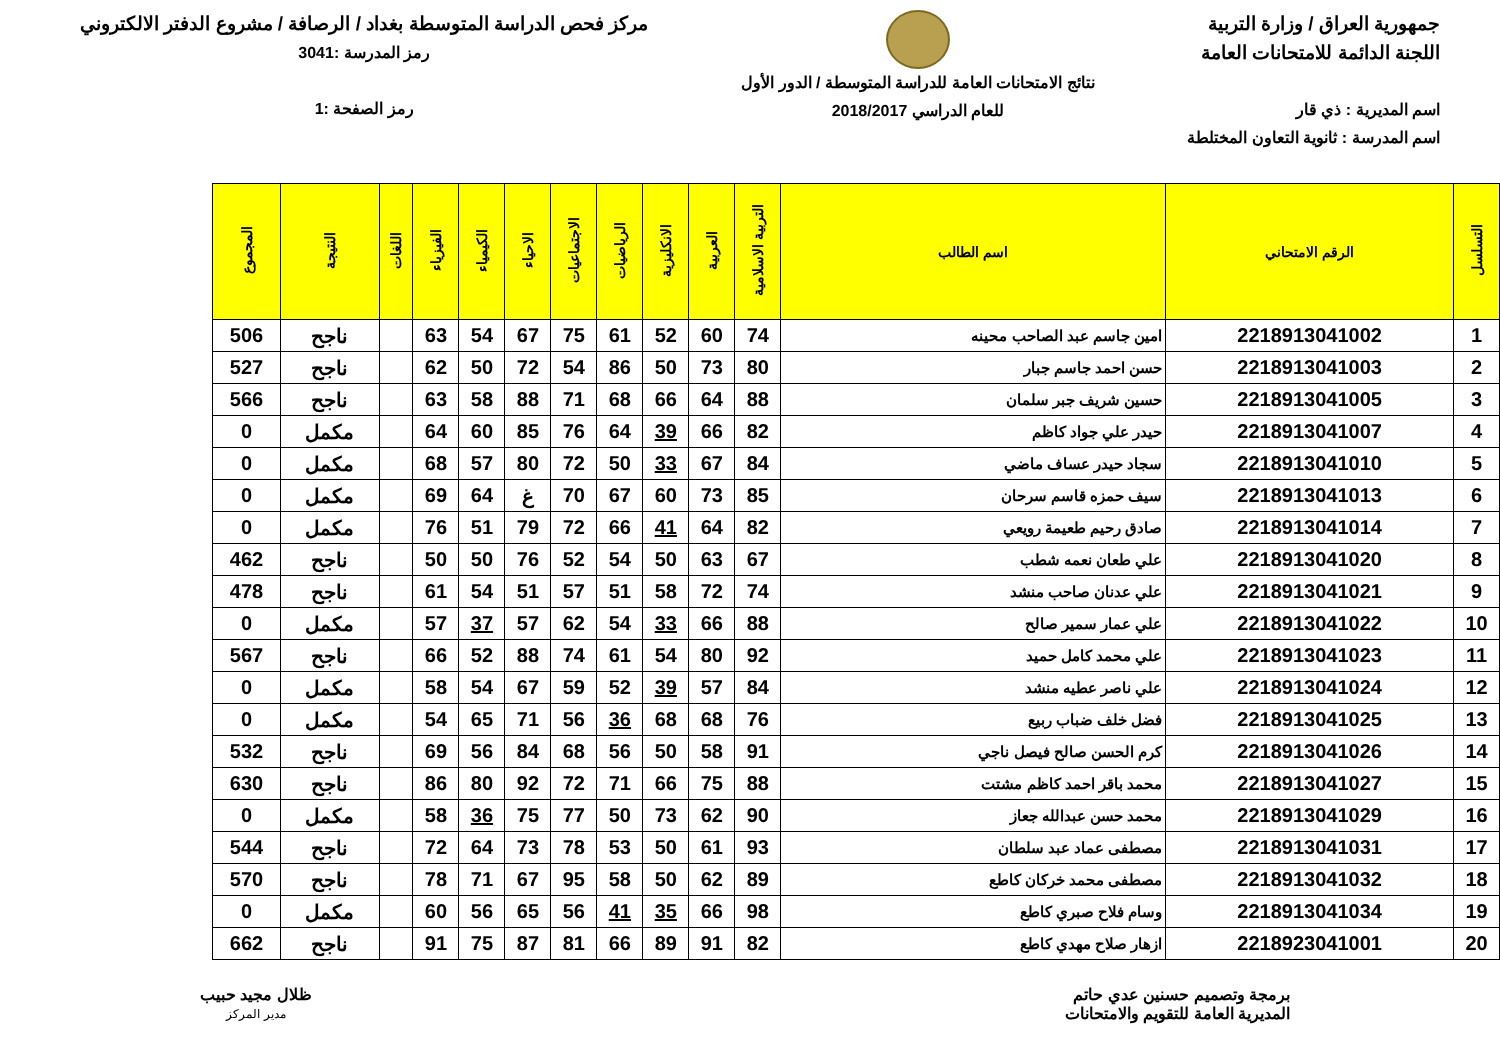جمهورية العراق / وزارة التربية
اللجنة الدائمة للامتحانات العامة
اسم المديرية : ذي قار
اسم المدرسة : ثانوية التعاون المختلطة
نتائج الامتحانات العامة للدراسة المتوسطة / الدور الأول
للعام الدراسي 2018/2017
مركز فحص الدراسة المتوسطة بغداد / الرصافة / مشروع الدفتر الالكتروني
رمز المدرسة :3041
رمز الصفحة :1
| التسلسل | الرقم الامتحاني | اسم الطالب | التربية الاسلامية | العربية | الانكليزية | الرياضيات | الاجتماعيات | الاحياء | الكيمياء | الفيزياء | اللغات | النتيجة | المجموع |
| --- | --- | --- | --- | --- | --- | --- | --- | --- | --- | --- | --- | --- | --- |
| 1 | 2218913041002 | امين جاسم عبد الصاحب محينه | 74 | 60 | 52 | 61 | 75 | 67 | 54 | 63 | | ناجح | 506 |
| 2 | 2218913041003 | حسن احمد جاسم جبار | 80 | 73 | 50 | 86 | 54 | 72 | 50 | 62 | | ناجح | 527 |
| 3 | 2218913041005 | حسين شريف جبر سلمان | 88 | 64 | 66 | 68 | 71 | 88 | 58 | 63 | | ناجح | 566 |
| 4 | 2218913041007 | حيدر علي جواد كاظم | 82 | 66 | 39 | 64 | 76 | 85 | 60 | 64 | | مكمل | 0 |
| 5 | 2218913041010 | سجاد حيدر عساف ماضي | 84 | 67 | 33 | 50 | 72 | 80 | 57 | 68 | | مكمل | 0 |
| 6 | 2218913041013 | سيف حمزه قاسم سرحان | 85 | 73 | 60 | 67 | 70 | غ | 64 | 69 | | مكمل | 0 |
| 7 | 2218913041014 | صادق رحيم طعيمة رويعي | 82 | 64 | 41 | 66 | 72 | 79 | 51 | 76 | | مكمل | 0 |
| 8 | 2218913041020 | علي طعان نعمه شطب | 67 | 63 | 50 | 54 | 52 | 76 | 50 | 50 | | ناجح | 462 |
| 9 | 2218913041021 | علي عدنان صاحب منشد | 74 | 72 | 58 | 51 | 57 | 51 | 54 | 61 | | ناجح | 478 |
| 10 | 2218913041022 | علي عمار سمير صالح | 88 | 66 | 33 | 54 | 62 | 57 | 37 | 57 | | مكمل | 0 |
| 11 | 2218913041023 | علي محمد كامل حميد | 92 | 80 | 54 | 61 | 74 | 88 | 52 | 66 | | ناجح | 567 |
| 12 | 2218913041024 | علي ناصر عطيه منشد | 84 | 57 | 39 | 52 | 59 | 67 | 54 | 58 | | مكمل | 0 |
| 13 | 2218913041025 | فضل خلف ضباب ربيع | 76 | 68 | 68 | 36 | 56 | 71 | 65 | 54 | | مكمل | 0 |
| 14 | 2218913041026 | كرم الحسن صالح فيصل ناجي | 91 | 58 | 50 | 56 | 68 | 84 | 56 | 69 | | ناجح | 532 |
| 15 | 2218913041027 | محمد باقر احمد كاظم مشتت | 88 | 75 | 66 | 71 | 72 | 92 | 80 | 86 | | ناجح | 630 |
| 16 | 2218913041029 | محمد حسن عبدالله جعاز | 90 | 62 | 73 | 50 | 77 | 75 | 36 | 58 | | مكمل | 0 |
| 17 | 2218913041031 | مصطفى عماد عبد سلطان | 93 | 61 | 50 | 53 | 78 | 73 | 64 | 72 | | ناجح | 544 |
| 18 | 2218913041032 | مصطفى محمد خركان كاطع | 89 | 62 | 50 | 58 | 95 | 67 | 71 | 78 | | ناجح | 570 |
| 19 | 2218913041034 | وسام فلاح صبري كاطع | 98 | 66 | 35 | 41 | 56 | 65 | 56 | 60 | | مكمل | 0 |
| 20 | 2218923041001 | ازهار صلاح مهدي كاطع | 82 | 91 | 89 | 66 | 81 | 87 | 75 | 91 | | ناجح | 662 |
برمجة وتصميم حسنين عدي حاتم
المديرية العامة للتقويم والامتحانات
ظلال مجيد حبيب
مدير المركز